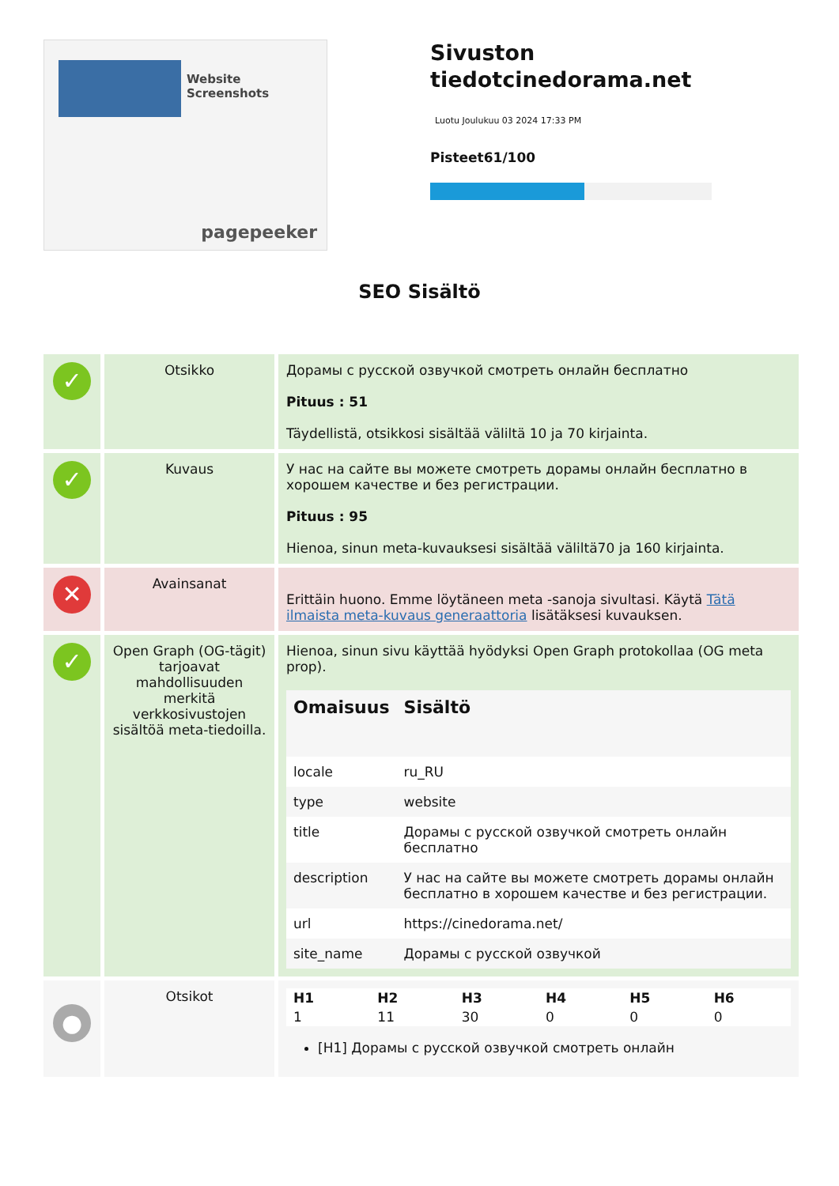Website Screenshots
pagepeeker
Sivuston tiedotcinedorama.net
Luotu Joulukuu 03 2024 17:33 PM
Pisteet61/100
SEO Sisältö
| ✓ | Otsikko | Дорамы с русской озвучкой смотреть онлайн бесплатно Pituus : 51 Täydellistä, otsikkosi sisältää väliltä 10 ja 70 kirjainta. |
| ✓ | Kuvaus | У нас на сайте вы можете смотреть дорамы онлайн бесплатно в хорошем качестве и без регистрации. Pituus : 95 Hienoa, sinun meta-kuvauksesi sisältää väliltä70 ja 160 kirjainta. |
| ✕ | Avainsanat | Erittäin huono. Emme löytäneen meta -sanoja sivultasi. Käytä Tätä ilmaista meta-kuvaus generaattoria lisätäksesi kuvauksen. |
| ✓ | Open Graph (OG-tägit) tarjoavat mahdollisuuden merkitä verkkosivustojen sisältöä meta-tiedoilla. | Hienoa, sinun sivu käyttää hyödyksi Open Graph protokollaa (OG meta prop). / Omaisuus / Sisältö / / --- / --- / / locale / ru_RU / / type / website / / title / Дорамы с русской озвучкой смотреть онлайн бесплатно / / description / У нас на сайте вы можете смотреть дорамы онлайн бесплатно в хорошем качестве и без регистрации. / / url / https://cinedorama.net/ / / site_name / Дорамы с русской озвучкой / |
| ● | Otsikot | / H1 / H2 / H3 / H4 / H5 / H6 / / --- / --- / --- / --- / --- / --- / / 1 / 11 / 30 / 0 / 0 / 0 / [H1] Дорамы с русской озвучкой смотреть онлайн |